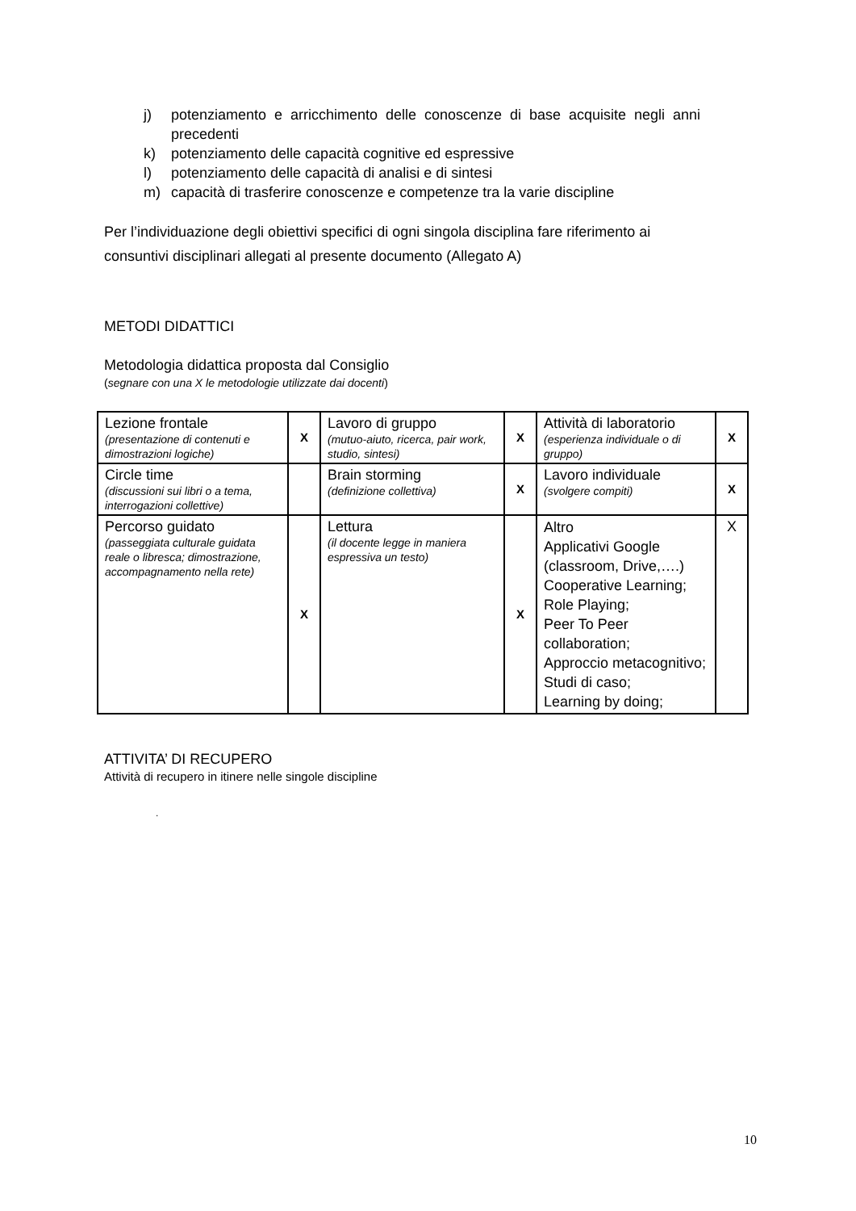j) potenziamento e arricchimento delle conoscenze di base acquisite negli anni precedenti
k) potenziamento delle capacità cognitive ed espressive
l) potenziamento delle capacità di analisi e di sintesi
m) capacità di trasferire conoscenze e competenze tra la varie discipline
Per l’individuazione degli obiettivi specifici di ogni singola disciplina fare riferimento ai consuntivi disciplinari allegati al presente documento (Allegato A)
METODI DIDATTICI
Metodologia didattica proposta dal Consiglio
(segnare con una X le metodologie utilizzate dai docenti)
| Lezione frontale (presentazione di contenuti e dimostrazioni logiche) | X | Lavoro di gruppo (mutuo-aiuto, ricerca, pair work, studio, sintesi) | X | Attività di laboratorio (esperienza individuale o di gruppo) | X |
| Circle time (discussioni sui libri o a tema, interrogazioni collettive) | | Brain storming (definizione collettiva) | X | Lavoro individuale (svolgere compiti) | X |
| Percorso guidato (passeggiata culturale guidata reale o libresca; dimostrazione, accompagnamento nella rete) | X | Lettura (il docente legge in maniera espressiva un testo) | X | Altro Applicativi Google (classroom, Drive,….) Cooperative Learning; Role Playing; Peer To Peer collaboration; Approccio metacognitivo; Studi di caso; Learning by doing; | X |
ATTIVITA’ DI RECUPERO
Attività di recupero in itinere nelle singole discipline
.
10